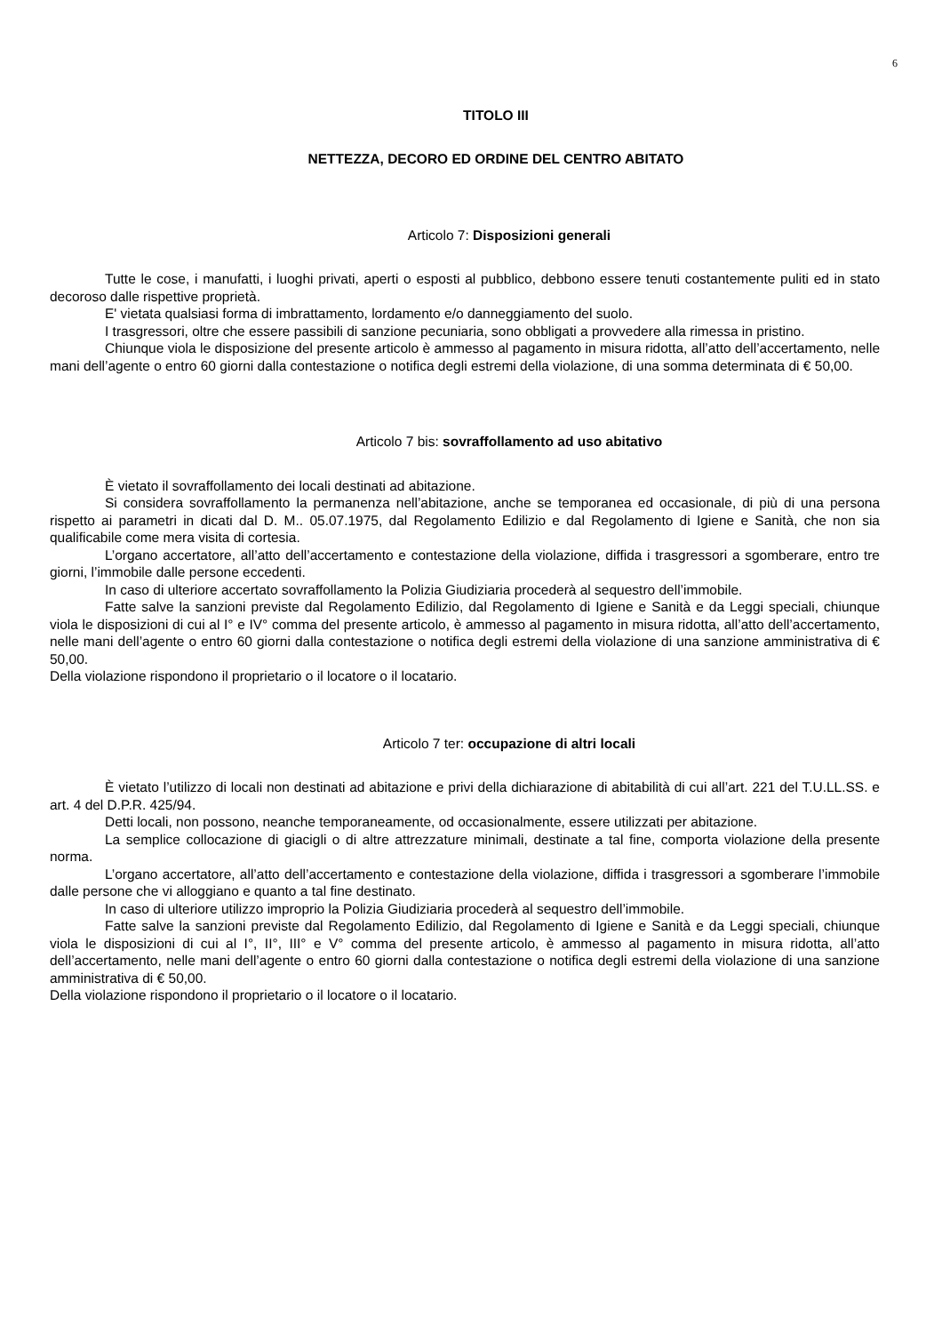6
TITOLO III
NETTEZZA, DECORO ED ORDINE DEL CENTRO ABITATO
Articolo 7: Disposizioni generali
Tutte le cose, i manufatti, i luoghi privati, aperti o esposti al pubblico, debbono essere tenuti costantemente puliti ed in stato decoroso dalle rispettive proprietà.
E' vietata qualsiasi forma di imbrattamento, lordamento e/o danneggiamento del suolo.
I trasgressori, oltre che essere passibili di sanzione pecuniaria, sono obbligati a provvedere alla rimessa in pristino.
Chiunque viola le disposizione del presente articolo è ammesso al pagamento in misura ridotta, all’atto dell’accertamento, nelle mani dell’agente o entro 60 giorni dalla contestazione o notifica degli estremi della violazione, di una somma determinata di € 50,00.
Articolo 7 bis: sovraffollamento ad uso abitativo
È vietato il sovraffollamento dei locali destinati ad abitazione.
Si considera sovraffollamento la permanenza nell’abitazione, anche se temporanea ed occasionale, di più di una persona rispetto ai parametri in dicati dal D. M.. 05.07.1975, dal Regolamento Edilizio e dal Regolamento di Igiene e Sanità, che non sia qualificabile come mera visita di cortesia.
L’organo accertatore, all’atto dell’accertamento e contestazione della violazione, diffida i trasgressori a sgomberare, entro tre giorni, l’immobile dalle persone eccedenti.
In caso di ulteriore accertato sovraffollamento la Polizia Giudiziaria procederà al sequestro dell’immobile.
Fatte salve la sanzioni previste dal Regolamento Edilizio, dal Regolamento di Igiene e Sanità e da Leggi speciali, chiunque viola le disposizioni di cui al I° e IV° comma del presente articolo, è ammesso al pagamento in misura ridotta, all’atto dell’accertamento, nelle mani dell’agente o entro 60 giorni dalla contestazione o notifica degli estremi della violazione di una sanzione amministrativa di € 50,00.
Della violazione rispondono il proprietario o il locatore o il locatario.
Articolo 7 ter: occupazione di altri locali
È vietato l’utilizzo di locali non destinati ad abitazione e privi della dichiarazione di abitabilità di cui all’art. 221 del T.U.LL.SS. e art. 4 del D.P.R. 425/94.
Detti locali, non possono, neanche temporaneamente, od occasionalmente, essere utilizzati per abitazione.
La semplice collocazione di giacigli o di altre attrezzature minimali, destinate a tal fine, comporta violazione della presente norma.
L’organo accertatore, all’atto dell’accertamento e contestazione della violazione, diffida i trasgressori a sgomberare l’immobile dalle persone che vi alloggiano e quanto a tal fine destinato.
In caso di ulteriore utilizzo improprio la Polizia Giudiziaria procederà al sequestro dell’immobile.
Fatte salve la sanzioni previste dal Regolamento Edilizio, dal Regolamento di Igiene e Sanità e da Leggi speciali, chiunque viola le disposizioni di cui al I°, II°, III° e V° comma del presente articolo, è ammesso al pagamento in misura ridotta, all’atto dell’accertamento, nelle mani dell’agente o entro 60 giorni dalla contestazione o notifica degli estremi della violazione di una sanzione amministrativa di € 50,00.
Della violazione rispondono il proprietario o il locatore o il locatario.